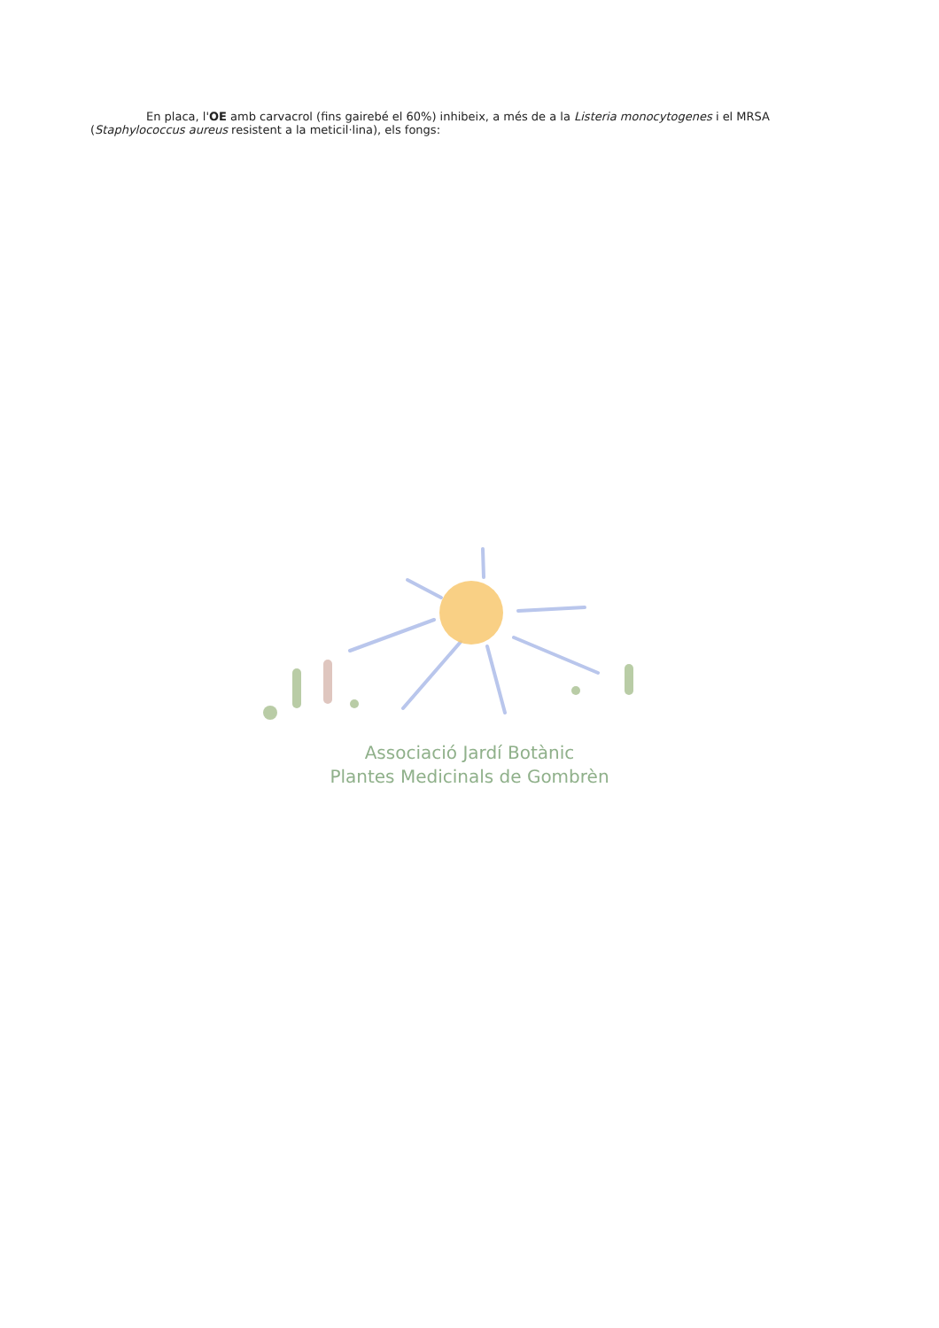En placa, l'OE amb carvacrol (fins gairebé el 60%) inhibeix, a més de a la Listeria monocytogenes i el MRSA (Staphylococcus aureus resistent a la meticil·lina), els fongs:
Associació Jardí Botànic
Plantes Medicinals de Gombrèn